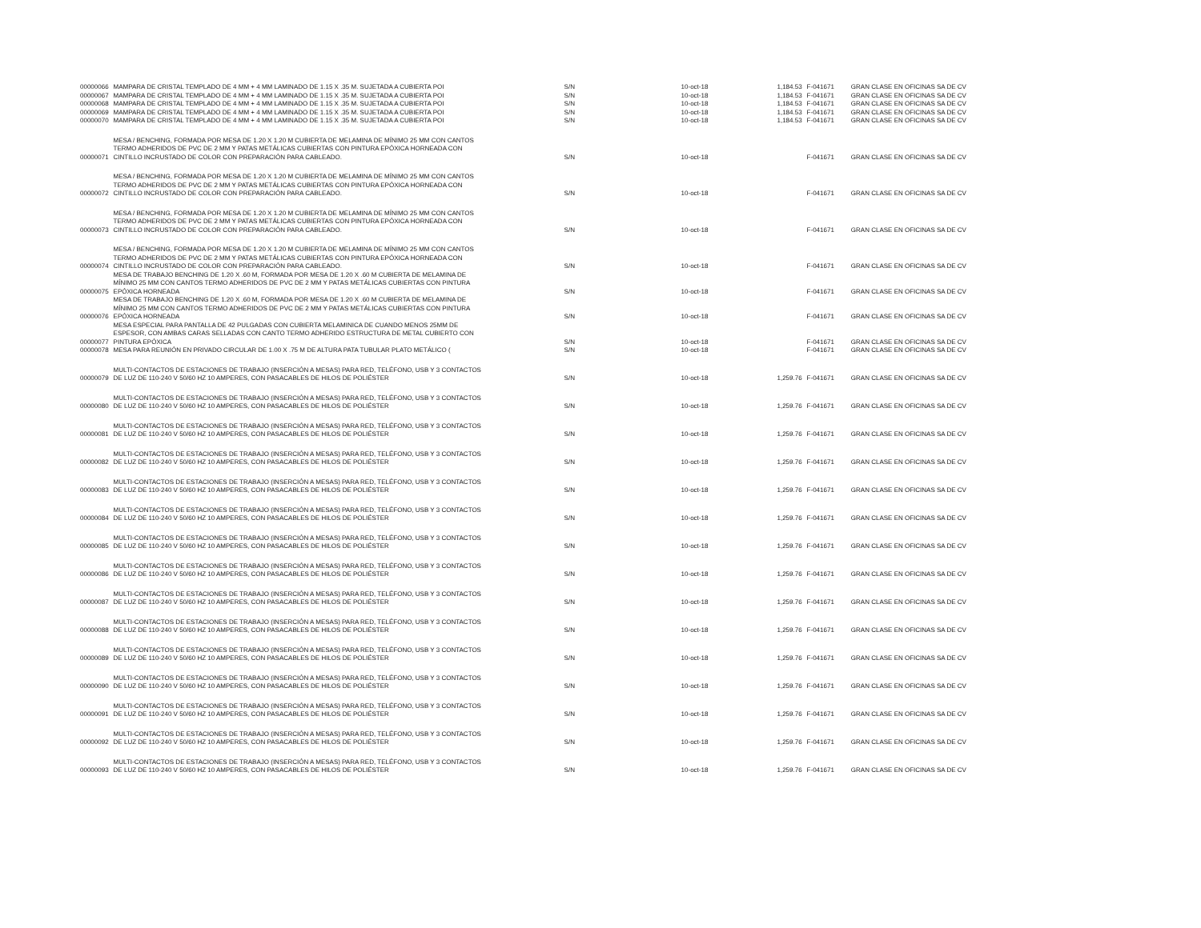| 00000066 | MAMPARA DE CRISTAL TEMPLADO DE 4 MM + 4 MM LAMINADO DE 1.15 X .35 M. SUJETADA A CUBIERTA POI | S/N | 10-oct-18 | 1,184.53 | F-041671 | GRAN CLASE EN OFICINAS SA DE CV |
| 00000067 | MAMPARA DE CRISTAL TEMPLADO DE 4 MM + 4 MM LAMINADO DE 1.15 X .35 M. SUJETADA A CUBIERTA POI | S/N | 10-oct-18 | 1,184.53 | F-041671 | GRAN CLASE EN OFICINAS SA DE CV |
| 00000068 | MAMPARA DE CRISTAL TEMPLADO DE 4 MM + 4 MM LAMINADO DE 1.15 X .35 M. SUJETADA A CUBIERTA POI | S/N | 10-oct-18 | 1,184.53 | F-041671 | GRAN CLASE EN OFICINAS SA DE CV |
| 00000069 | MAMPARA DE CRISTAL TEMPLADO DE 4 MM + 4 MM LAMINADO DE 1.15 X .35 M. SUJETADA A CUBIERTA POI | S/N | 10-oct-18 | 1,184.53 | F-041671 | GRAN CLASE EN OFICINAS SA DE CV |
| 00000070 | MAMPARA DE CRISTAL TEMPLADO DE 4 MM + 4 MM LAMINADO DE 1.15 X .35 M. SUJETADA A CUBIERTA POI | S/N | 10-oct-18 | 1,184.53 | F-041671 | GRAN CLASE EN OFICINAS SA DE CV |
| 00000071 | MESA / BENCHING, FORMADA POR MESA DE 1.20 X 1.20 M CUBIERTA DE MELAMINA DE MÍNIMO 25 MM CON CANTOS TERMO ADHERIDOS DE PVC DE 2 MM Y PATAS METÁLICAS CUBIERTAS CON PINTURA EPÓXICA HORNEADA CON CINTILLO INCRUSTADO DE COLOR CON PREPARACIÓN PARA CABLEADO. | S/N | 10-oct-18 | | F-041671 | GRAN CLASE EN OFICINAS SA DE CV |
| 00000072 | MESA / BENCHING, FORMADA POR MESA DE 1.20 X 1.20 M CUBIERTA DE MELAMINA DE MÍNIMO 25 MM CON CANTOS TERMO ADHERIDOS DE PVC DE 2 MM Y PATAS METÁLICAS CUBIERTAS CON PINTURA EPÓXICA HORNEADA CON CINTILLO INCRUSTADO DE COLOR CON PREPARACIÓN PARA CABLEADO. | S/N | 10-oct-18 | | F-041671 | GRAN CLASE EN OFICINAS SA DE CV |
| 00000073 | MESA / BENCHING, FORMADA POR MESA DE 1.20 X 1.20 M CUBIERTA DE MELAMINA DE MÍNIMO 25 MM CON CANTOS TERMO ADHERIDOS DE PVC DE 2 MM Y PATAS METÁLICAS CUBIERTAS CON PINTURA EPÓXICA HORNEADA CON CINTILLO INCRUSTADO DE COLOR CON PREPARACIÓN PARA CABLEADO. | S/N | 10-oct-18 | | F-041671 | GRAN CLASE EN OFICINAS SA DE CV |
| 00000074 | MESA / BENCHING, FORMADA POR MESA DE 1.20 X 1.20 M CUBIERTA DE MELAMINA DE MÍNIMO 25 MM CON CANTOS TERMO ADHERIDOS DE PVC DE 2 MM Y PATAS METÁLICAS CUBIERTAS CON PINTURA EPÓXICA HORNEADA CON CINTILLO INCRUSTADO DE COLOR CON PREPARACIÓN PARA CABLEADO. | S/N | 10-oct-18 | | F-041671 | GRAN CLASE EN OFICINAS SA DE CV |
| 00000075 | MESA DE TRABAJO BENCHING DE 1.20 X .60 M, FORMADA POR MESA DE 1.20 X .60 M CUBIERTA DE MELAMINA DE MÍNIMO 25 MM CON CANTOS TERMO ADHERIDOS DE PVC DE 2 MM Y PATAS METÁLICAS CUBIERTAS CON PINTURA EPÓXICA HORNEADA | S/N | 10-oct-18 | | F-041671 | GRAN CLASE EN OFICINAS SA DE CV |
| 00000076 | MESA DE TRABAJO BENCHING DE 1.20 X .60 M, FORMADA POR MESA DE 1.20 X .60 M CUBIERTA DE MELAMINA DE MÍNIMO 25 MM CON CANTOS TERMO ADHERIDOS DE PVC DE 2 MM Y PATAS METÁLICAS CUBIERTAS CON PINTURA EPÓXICA HORNEADA | S/N | 10-oct-18 | | F-041671 | GRAN CLASE EN OFICINAS SA DE CV |
| 00000077 | MESA ESPECIAL PARA PANTALLA DE 42 PULGADAS CON CUBIERTA MELAMINICA DE CUANDO MENOS 25MM DE ESPESOR, CON AMBAS CARAS SELLADAS CON CANTO TERMO ADHERIDO ESTRUCTURA DE METAL CUBIERTO CON PINTURA EPÓXICA | S/N | 10-oct-18 | | F-041671 | GRAN CLASE EN OFICINAS SA DE CV |
| 00000078 | MESA PARA REUNIÓN EN PRIVADO CIRCULAR DE 1.00 X .75 M DE ALTURA PATA TUBULAR PLATO METÁLICO ( | S/N | 10-oct-18 | | F-041671 | GRAN CLASE EN OFICINAS SA DE CV |
| 00000079 | MULTI-CONTACTOS DE ESTACIONES DE TRABAJO (INSERCIÓN A MESAS) PARA RED, TELÉFONO, USB Y 3 CONTACTOS DE LUZ DE 110-240 V 50/60 HZ 10 AMPERES, CON PASACABLES DE HILOS DE POLIÉSTER | S/N | 10-oct-18 | 1,259.76 | F-041671 | GRAN CLASE EN OFICINAS SA DE CV |
| 00000080 | MULTI-CONTACTOS DE ESTACIONES DE TRABAJO (INSERCIÓN A MESAS) PARA RED, TELÉFONO, USB Y 3 CONTACTOS DE LUZ DE 110-240 V 50/60 HZ 10 AMPERES, CON PASACABLES DE HILOS DE POLIÉSTER | S/N | 10-oct-18 | 1,259.76 | F-041671 | GRAN CLASE EN OFICINAS SA DE CV |
| 00000081 | MULTI-CONTACTOS DE ESTACIONES DE TRABAJO (INSERCIÓN A MESAS) PARA RED, TELÉFONO, USB Y 3 CONTACTOS DE LUZ DE 110-240 V 50/60 HZ 10 AMPERES, CON PASACABLES DE HILOS DE POLIÉSTER | S/N | 10-oct-18 | 1,259.76 | F-041671 | GRAN CLASE EN OFICINAS SA DE CV |
| 00000082 | MULTI-CONTACTOS DE ESTACIONES DE TRABAJO (INSERCIÓN A MESAS) PARA RED, TELÉFONO, USB Y 3 CONTACTOS DE LUZ DE 110-240 V 50/60 HZ 10 AMPERES, CON PASACABLES DE HILOS DE POLIÉSTER | S/N | 10-oct-18 | 1,259.76 | F-041671 | GRAN CLASE EN OFICINAS SA DE CV |
| 00000083 | MULTI-CONTACTOS DE ESTACIONES DE TRABAJO (INSERCIÓN A MESAS) PARA RED, TELÉFONO, USB Y 3 CONTACTOS DE LUZ DE 110-240 V 50/60 HZ 10 AMPERES, CON PASACABLES DE HILOS DE POLIÉSTER | S/N | 10-oct-18 | 1,259.76 | F-041671 | GRAN CLASE EN OFICINAS SA DE CV |
| 00000084 | MULTI-CONTACTOS DE ESTACIONES DE TRABAJO (INSERCIÓN A MESAS) PARA RED, TELÉFONO, USB Y 3 CONTACTOS DE LUZ DE 110-240 V 50/60 HZ 10 AMPERES, CON PASACABLES DE HILOS DE POLIÉSTER | S/N | 10-oct-18 | 1,259.76 | F-041671 | GRAN CLASE EN OFICINAS SA DE CV |
| 00000085 | MULTI-CONTACTOS DE ESTACIONES DE TRABAJO (INSERCIÓN A MESAS) PARA RED, TELÉFONO, USB Y 3 CONTACTOS DE LUZ DE 110-240 V 50/60 HZ 10 AMPERES, CON PASACABLES DE HILOS DE POLIÉSTER | S/N | 10-oct-18 | 1,259.76 | F-041671 | GRAN CLASE EN OFICINAS SA DE CV |
| 00000086 | MULTI-CONTACTOS DE ESTACIONES DE TRABAJO (INSERCIÓN A MESAS) PARA RED, TELÉFONO, USB Y 3 CONTACTOS DE LUZ DE 110-240 V 50/60 HZ 10 AMPERES, CON PASACABLES DE HILOS DE POLIÉSTER | S/N | 10-oct-18 | 1,259.76 | F-041671 | GRAN CLASE EN OFICINAS SA DE CV |
| 00000087 | MULTI-CONTACTOS DE ESTACIONES DE TRABAJO (INSERCIÓN A MESAS) PARA RED, TELÉFONO, USB Y 3 CONTACTOS DE LUZ DE 110-240 V 50/60 HZ 10 AMPERES, CON PASACABLES DE HILOS DE POLIÉSTER | S/N | 10-oct-18 | 1,259.76 | F-041671 | GRAN CLASE EN OFICINAS SA DE CV |
| 00000088 | MULTI-CONTACTOS DE ESTACIONES DE TRABAJO (INSERCIÓN A MESAS) PARA RED, TELÉFONO, USB Y 3 CONTACTOS DE LUZ DE 110-240 V 50/60 HZ 10 AMPERES, CON PASACABLES DE HILOS DE POLIÉSTER | S/N | 10-oct-18 | 1,259.76 | F-041671 | GRAN CLASE EN OFICINAS SA DE CV |
| 00000089 | MULTI-CONTACTOS DE ESTACIONES DE TRABAJO (INSERCIÓN A MESAS) PARA RED, TELÉFONO, USB Y 3 CONTACTOS DE LUZ DE 110-240 V 50/60 HZ 10 AMPERES, CON PASACABLES DE HILOS DE POLIÉSTER | S/N | 10-oct-18 | 1,259.76 | F-041671 | GRAN CLASE EN OFICINAS SA DE CV |
| 00000090 | MULTI-CONTACTOS DE ESTACIONES DE TRABAJO (INSERCIÓN A MESAS) PARA RED, TELÉFONO, USB Y 3 CONTACTOS DE LUZ DE 110-240 V 50/60 HZ 10 AMPERES, CON PASACABLES DE HILOS DE POLIÉSTER | S/N | 10-oct-18 | 1,259.76 | F-041671 | GRAN CLASE EN OFICINAS SA DE CV |
| 00000091 | MULTI-CONTACTOS DE ESTACIONES DE TRABAJO (INSERCIÓN A MESAS) PARA RED, TELÉFONO, USB Y 3 CONTACTOS DE LUZ DE 110-240 V 50/60 HZ 10 AMPERES, CON PASACABLES DE HILOS DE POLIÉSTER | S/N | 10-oct-18 | 1,259.76 | F-041671 | GRAN CLASE EN OFICINAS SA DE CV |
| 00000092 | MULTI-CONTACTOS DE ESTACIONES DE TRABAJO (INSERCIÓN A MESAS) PARA RED, TELÉFONO, USB Y 3 CONTACTOS DE LUZ DE 110-240 V 50/60 HZ 10 AMPERES, CON PASACABLES DE HILOS DE POLIÉSTER | S/N | 10-oct-18 | 1,259.76 | F-041671 | GRAN CLASE EN OFICINAS SA DE CV |
| 00000093 | MULTI-CONTACTOS DE ESTACIONES DE TRABAJO (INSERCIÓN A MESAS) PARA RED, TELÉFONO, USB Y 3 CONTACTOS DE LUZ DE 110-240 V 50/60 HZ 10 AMPERES, CON PASACABLES DE HILOS DE POLIÉSTER | S/N | 10-oct-18 | 1,259.76 | F-041671 | GRAN CLASE EN OFICINAS SA DE CV |